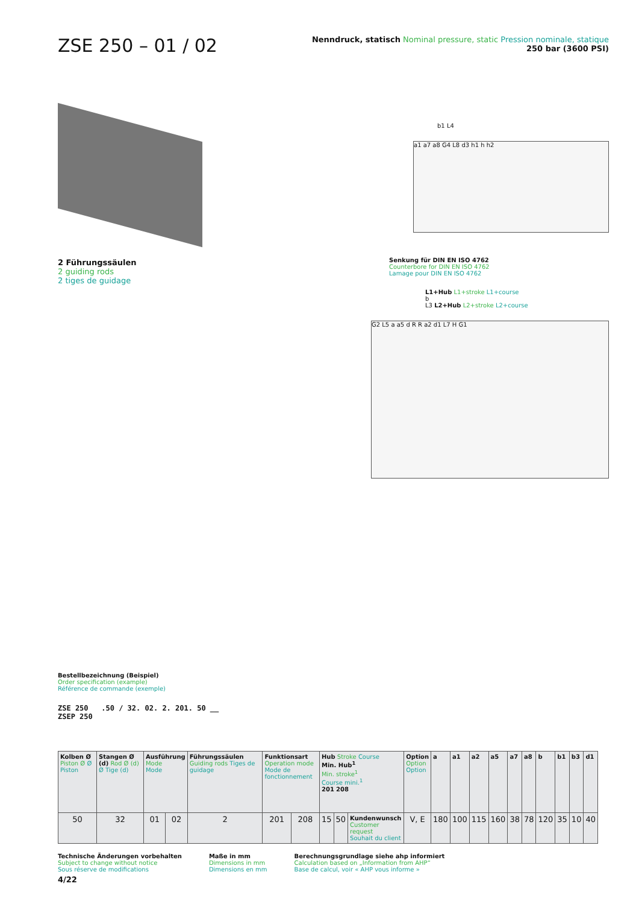ZSE 250 – 01 / 02
Nenndruck, statisch Nominal pressure, static Pression nominale, statique
250 bar (3600 PSI)
2 Führungssäulen
2 guiding rods
2 tiges de guidage
b1 L4
a1 a7 a8 G4 L8 d3 h1 h h2
Senkung für DIN EN ISO 4762
Counterbore for DIN EN ISO 4762
Lamage pour DIN EN ISO 4762
L1+Hub L1+stroke L1+course
b
L3 L2+Hub L2+stroke L2+course
G2 L5 a a5 d R R a2 d1 L7 H G1
Bestellbezeichnung (Beispiel)
Order specification (example)
Référence de commande (exemple)
ZSE 250 .50 / 32. 02. 2. 201. 50 __
ZSEP 250
| Kolben Ø Piston Ø Ø Piston | Stangen Ø (d) Rod Ø (d) Ø Tige (d) | Ausführung Mode Mode | | Führungssäulen Guiding rods Tiges de guidage | Funktionsart Operation mode Mode de fonctionnement | | Hub Stroke Course Min. Hub<sup>1</sup> Min. stroke<sup>1</sup> Course mini.<sup>1</sup> 201 208 | | | Option Option Option | a | a1 | a2 | a5 | a7 | a8 | b | b1 | b3 | d1 |
| --- | --- | --- | --- | --- | --- | --- | --- | --- | --- | --- | --- | --- | --- | --- | --- | --- | --- | --- | --- | --- |
| 50 | 32 | 01 | 02 | 2 | 201 | 208 | 15 | 50 | Kundenwunsch Customer request Souhait du client | V, E | 180 | 100 | 115 | 160 | 38 | 78 | 120 | 35 | 10 | 40 |
Technische Änderungen vorbehalten
Subject to change without notice
Sous réserve de modifications
Maße in mm
Dimensions in mm
Dimensions en mm
Berechnungsgrundlage siehe ahp informiert
Calculation based on „Information from AHP“
Base de calcul, voir « AHP vous informe »
4/22